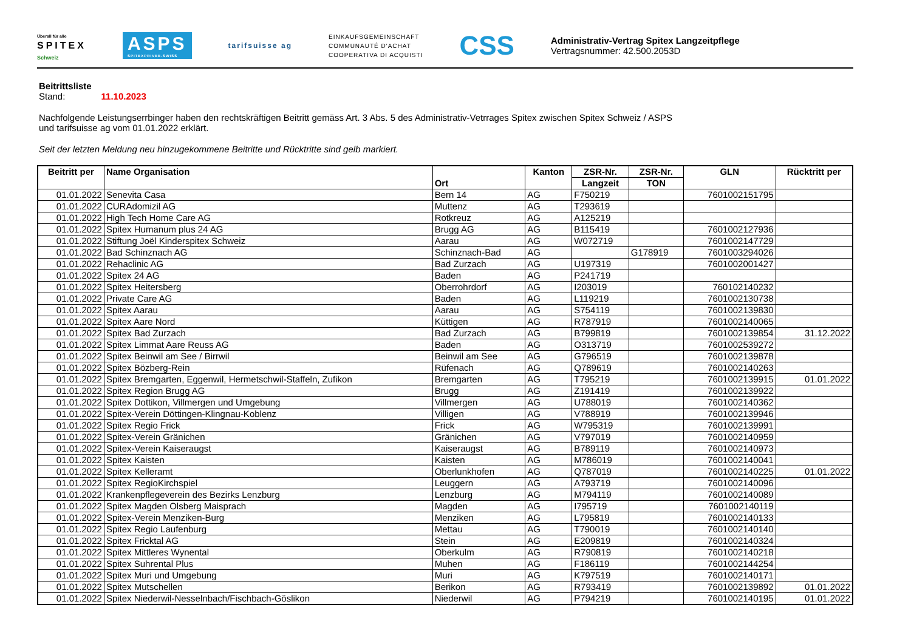Überall für alle
SPITEX
Schweiz
ASPS
SPITEXPRIVEE.SWISS
tarifsuisse ag
EINKAUFSGEMEINSCHAFT
COMMUNAUTÉ D'ACHAT
COOPERATIVA DI ACQUISTI
CSS
Administrativ-Vertrag Spitex Langzeitpflege
Vertragsnummer: 42.500.2053D
Beitrittsliste
Stand: 11.10.2023
Nachfolgende Leistungserrbinger haben den rechtskräftigen Beitritt gemäss Art. 3 Abs. 5 des Administrativ-Vetrrages Spitex zwischen Spitex Schweiz / ASPS
und tarifsuisse ag vom 01.01.2022 erklärt.
Seit der letzten Meldung neu hinzugekommene Beitritte und Rücktritte sind gelb markiert.
| Beitritt per | Name Organisation | Ort | Kanton | ZSR-Nr. | ZSR-Nr. | GLN | Rücktritt per |
| --- | --- | --- | --- | --- | --- | --- | --- |
| | | | | Langzeit | TON | | |
| 01.01.2022 | Senevita Casa | Bern 14 | AG | F750219 | | 7601002151795 | |
| 01.01.2022 | CURAdomizil AG | Muttenz | AG | T293619 | | | |
| 01.01.2022 | High Tech Home Care AG | Rotkreuz | AG | A125219 | | | |
| 01.01.2022 | Spitex Humanum plus 24 AG | Brugg AG | AG | B115419 | | 7601002127936 | |
| 01.01.2022 | Stiftung Joël Kinderspitex Schweiz | Aarau | AG | W072719 | | 7601002147729 | |
| 01.01.2022 | Bad Schinznach AG | Schinznach-Bad | AG | | G178919 | 7601003294026 | |
| 01.01.2022 | Rehaclinic AG | Bad Zurzach | AG | U197319 | | 7601002001427 | |
| 01.01.2022 | Spitex 24 AG | Baden | AG | P241719 | | | |
| 01.01.2022 | Spitex Heitersberg | Oberrohrdorf | AG | I203019 | | 760102140232 | |
| 01.01.2022 | Private Care AG | Baden | AG | L119219 | | 7601002130738 | |
| 01.01.2022 | Spitex Aarau | Aarau | AG | S754119 | | 7601002139830 | |
| 01.01.2022 | Spitex Aare Nord | Küttigen | AG | R787919 | | 7601002140065 | |
| 01.01.2022 | Spitex Bad Zurzach | Bad Zurzach | AG | B799819 | | 7601002139854 | 31.12.2022 |
| 01.01.2022 | Spitex Limmat Aare Reuss AG | Baden | AG | O313719 | | 7601002539272 | |
| 01.01.2022 | Spitex Beinwil am See / Birrwil | Beinwil am See | AG | G796519 | | 7601002139878 | |
| 01.01.2022 | Spitex Bözberg-Rein | Rüfenach | AG | Q789619 | | 7601002140263 | |
| 01.01.2022 | Spitex Bremgarten, Eggenwil, Hermetschwil-Staffeln, Zufikon | Bremgarten | AG | T795219 | | 7601002139915 | 01.01.2022 |
| 01.01.2022 | Spitex Region Brugg AG | Brugg | AG | Z191419 | | 7601002139922 | |
| 01.01.2022 | Spitex Dottikon, Villmergen und Umgebung | Villmergen | AG | U788019 | | 7601002140362 | |
| 01.01.2022 | Spitex-Verein Döttingen-Klingnau-Koblenz | Villigen | AG | V788919 | | 7601002139946 | |
| 01.01.2022 | Spitex Regio Frick | Frick | AG | W795319 | | 7601002139991 | |
| 01.01.2022 | Spitex-Verein Gränichen | Gränichen | AG | V797019 | | 7601002140959 | |
| 01.01.2022 | Spitex-Verein Kaiseraugst | Kaiseraugst | AG | B789119 | | 7601002140973 | |
| 01.01.2022 | Spitex Kaisten | Kaisten | AG | M786019 | | 7601002140041 | |
| 01.01.2022 | Spitex Kelleramt | Oberlunkhofen | AG | Q787019 | | 7601002140225 | 01.01.2022 |
| 01.01.2022 | Spitex RegioKirchspiel | Leuggern | AG | A793719 | | 7601002140096 | |
| 01.01.2022 | Krankenpflegeverein des Bezirks Lenzburg | Lenzburg | AG | M794119 | | 7601002140089 | |
| 01.01.2022 | Spitex Magden Olsberg Maisprach | Magden | AG | I795719 | | 7601002140119 | |
| 01.01.2022 | Spitex-Verein Menziken-Burg | Menziken | AG | L795819 | | 7601002140133 | |
| 01.01.2022 | Spitex Regio Laufenburg | Mettau | AG | T790019 | | 7601002140140 | |
| 01.01.2022 | Spitex Fricktal AG | Stein | AG | E209819 | | 7601002140324 | |
| 01.01.2022 | Spitex Mittleres Wynental | Oberkulm | AG | R790819 | | 7601002140218 | |
| 01.01.2022 | Spitex Suhrental Plus | Muhen | AG | F186119 | | 7601002144254 | |
| 01.01.2022 | Spitex Muri und Umgebung | Muri | AG | K797519 | | 7601002140171 | |
| 01.01.2022 | Spitex Mutschellen | Berikon | AG | R793419 | | 7601002139892 | 01.01.2022 |
| 01.01.2022 | Spitex Niederwil-Nesselnbach/Fischbach-Göslikon | Niederwil | AG | P794219 | | 7601002140195 | 01.01.2022 |